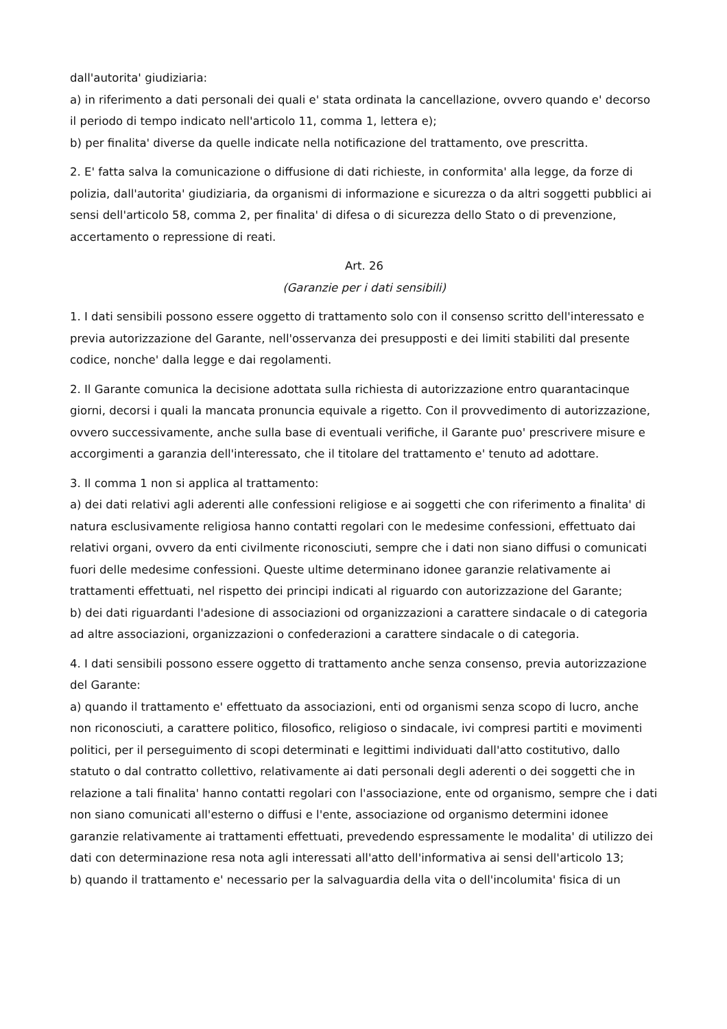dall'autorita' giudiziaria:
a) in riferimento a dati personali dei quali e' stata ordinata la cancellazione, ovvero quando e' decorso il periodo di tempo indicato nell'articolo 11, comma 1, lettera e);
b) per finalita' diverse da quelle indicate nella notificazione del trattamento, ove prescritta.
2. E' fatta salva la comunicazione o diffusione di dati richieste, in conformita' alla legge, da forze di polizia, dall'autorita' giudiziaria, da organismi di informazione e sicurezza o da altri soggetti pubblici ai sensi dell'articolo 58, comma 2, per finalita' di difesa o di sicurezza dello Stato o di prevenzione, accertamento o repressione di reati.
Art. 26
(Garanzie per i dati sensibili)
1. I dati sensibili possono essere oggetto di trattamento solo con il consenso scritto dell'interessato e previa autorizzazione del Garante, nell'osservanza dei presupposti e dei limiti stabiliti dal presente codice, nonche' dalla legge e dai regolamenti.
2. Il Garante comunica la decisione adottata sulla richiesta di autorizzazione entro quarantacinque giorni, decorsi i quali la mancata pronuncia equivale a rigetto. Con il provvedimento di autorizzazione, ovvero successivamente, anche sulla base di eventuali verifiche, il Garante puo' prescrivere misure e accorgimenti a garanzia dell'interessato, che il titolare del trattamento e' tenuto ad adottare.
3. Il comma 1 non si applica al trattamento:
a) dei dati relativi agli aderenti alle confessioni religiose e ai soggetti che con riferimento a finalita' di natura esclusivamente religiosa hanno contatti regolari con le medesime confessioni, effettuato dai relativi organi, ovvero da enti civilmente riconosciuti, sempre che i dati non siano diffusi o comunicati fuori delle medesime confessioni. Queste ultime determinano idonee garanzie relativamente ai trattamenti effettuati, nel rispetto dei principi indicati al riguardo con autorizzazione del Garante;
b) dei dati riguardanti l'adesione di associazioni od organizzazioni a carattere sindacale o di categoria ad altre associazioni, organizzazioni o confederazioni a carattere sindacale o di categoria.
4. I dati sensibili possono essere oggetto di trattamento anche senza consenso, previa autorizzazione del Garante:
a) quando il trattamento e' effettuato da associazioni, enti od organismi senza scopo di lucro, anche non riconosciuti, a carattere politico, filosofico, religioso o sindacale, ivi compresi partiti e movimenti politici, per il perseguimento di scopi determinati e legittimi individuati dall'atto costitutivo, dallo statuto o dal contratto collettivo, relativamente ai dati personali degli aderenti o dei soggetti che in relazione a tali finalita' hanno contatti regolari con l'associazione, ente od organismo, sempre che i dati non siano comunicati all'esterno o diffusi e l'ente, associazione od organismo determini idonee garanzie relativamente ai trattamenti effettuati, prevedendo espressamente le modalita' di utilizzo dei dati con determinazione resa nota agli interessati all'atto dell'informativa ai sensi dell'articolo 13;
b) quando il trattamento e' necessario per la salvaguardia della vita o dell'incolumita' fisica di un